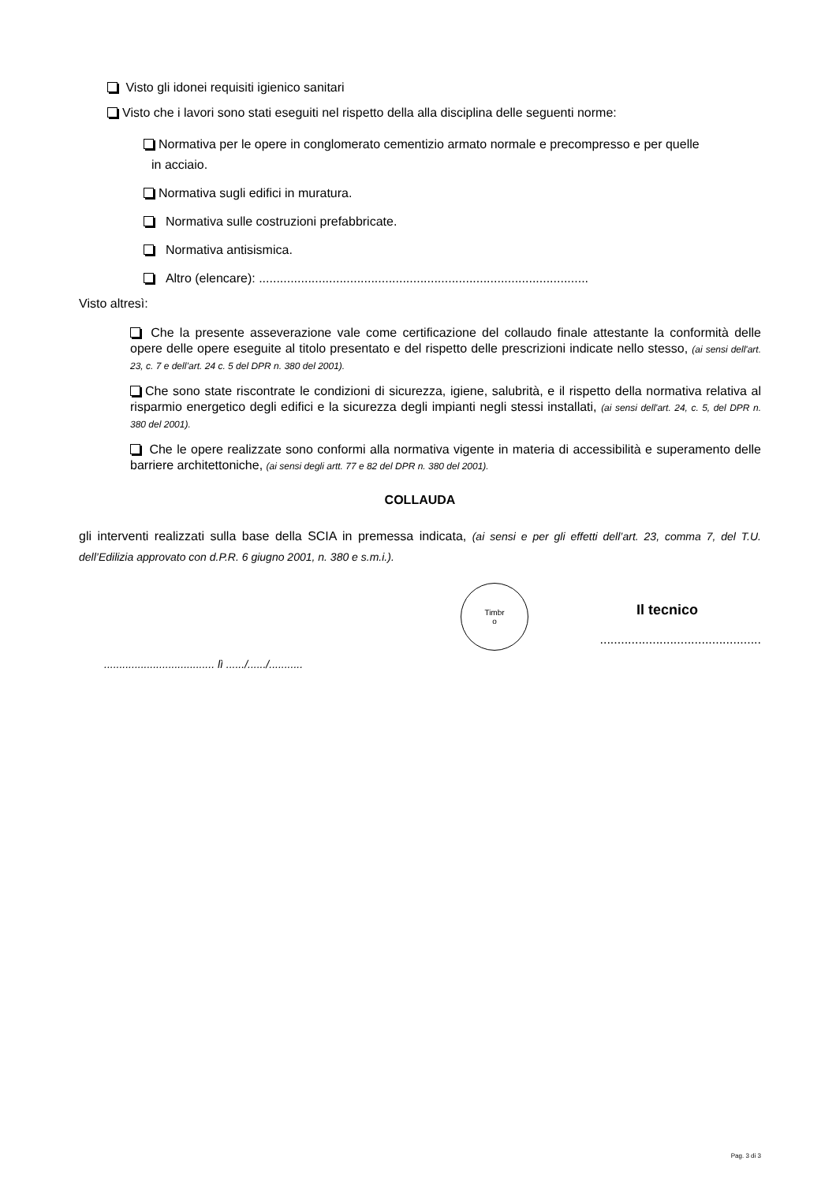Visto gli idonei requisiti igienico sanitari
Visto che i lavori sono stati eseguiti nel rispetto della alla disciplina delle seguenti norme:
Normativa per le opere in conglomerato cementizio armato normale e precompresso e per quelle
in acciaio.
Normativa sugli edifici in muratura.
Normativa sulle costruzioni prefabbricate.
Normativa antisismica.
Altro (elencare): ..............................................................................................
Visto altresì:
Che la presente asseverazione vale come certificazione del collaudo finale attestante la conformità delle opere delle opere eseguite al titolo presentato e del rispetto delle prescrizioni indicate nello stesso, (ai sensi dell'art. 23, c. 7 e dell’art. 24 c. 5 del DPR n. 380 del 2001).
Che sono state riscontrate le condizioni di sicurezza, igiene, salubrità, e il rispetto della normativa relativa al risparmio energetico degli edifici e la sicurezza degli impianti negli stessi installati, (ai sensi dell'art. 24, c. 5, del DPR n. 380 del 2001).
Che le opere realizzate sono conformi alla normativa vigente in materia di accessibilità e superamento delle barriere architettoniche, (ai sensi degli artt. 77 e 82 del DPR n. 380 del 2001).
COLLAUDA
gli interventi realizzati sulla base della SCIA in premessa indicata, (ai sensi e per gli effetti dell’art. 23, comma 7, del T.U. dell’Edilizia approvato con d.P.R. 6 giugno 2001, n. 380 e s.m.i.).
.................................... lì ....../....../...........
Timbr
o
Il tecnico
..............................................
Pag. 3 di 3